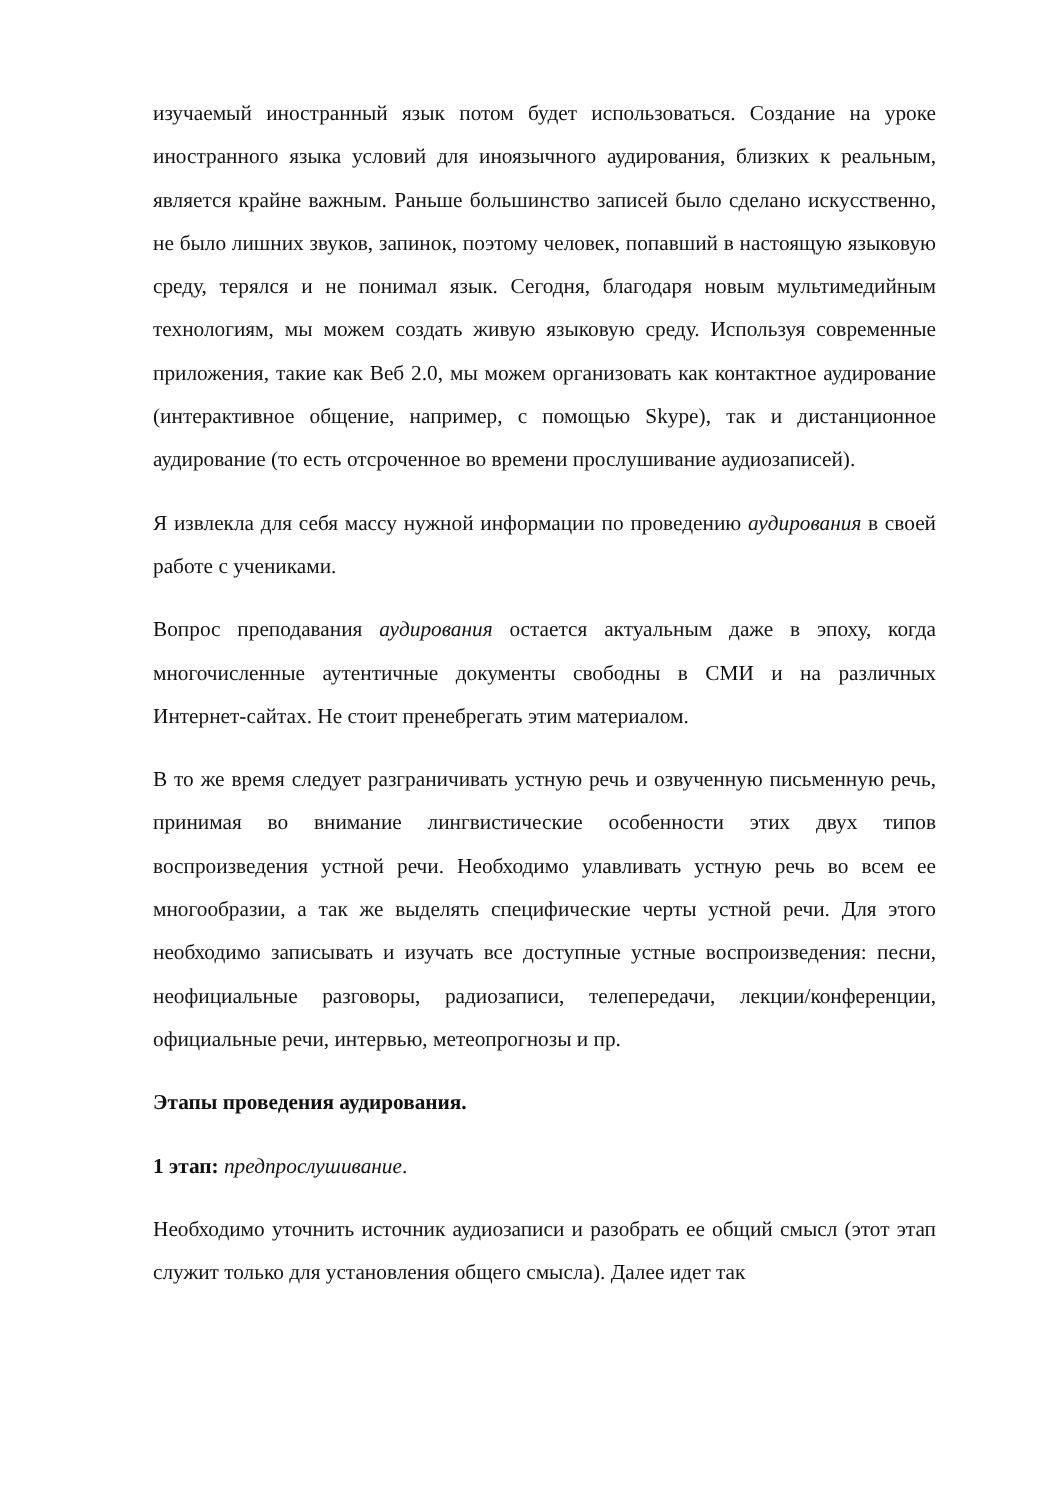изучаемый иностранный язык потом будет использоваться. Создание на уроке иностранного языка условий для иноязычного аудирования, близких к реальным, является крайне важным. Раньше большинство записей было сделано искусственно, не было лишних звуков, запинок, поэтому человек, попавший в настоящую языковую среду, терялся и не понимал язык. Сегодня, благодаря новым мультимедийным технологиям, мы можем создать живую языковую среду. Используя современные приложения, такие как Веб 2.0, мы можем организовать как контактное аудирование (интерактивное общение, например, с помощью Skype), так и дистанционное аудирование (то есть отсроченное во времени прослушивание аудиозаписей).
Я извлекла для себя массу нужной информации по проведению аудирования в своей работе с учениками.
Вопрос преподавания аудирования остается актуальным даже в эпоху, когда многочисленные аутентичные документы свободны в СМИ и на различных Интернет-сайтах. Не стоит пренебрегать этим материалом.
В то же время следует разграничивать устную речь и озвученную письменную речь, принимая во внимание лингвистические особенности этих двух типов воспроизведения устной речи. Необходимо улавливать устную речь во всем ее многообразии, а так же выделять специфические черты устной речи. Для этого необходимо записывать и изучать все доступные устные воспроизведения: песни, неофициальные разговоры, радиозаписи, телепередачи, лекции/конференции, официальные речи, интервью, метеопрогнозы и пр.
Этапы проведения аудирования.
1 этап: предпрослушивание.
Необходимо уточнить источник аудиозаписи и разобрать ее общий смысл (этот этап служит только для установления общего смысла). Далее идет так